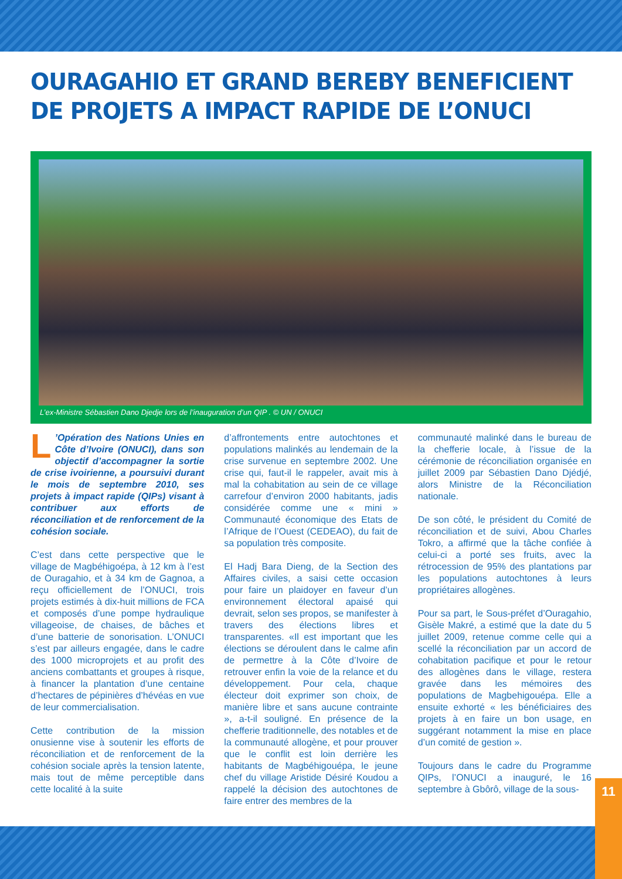OURAGAHIO ET GRAND BEREBY BENEFICIENT DE PROJETS A IMPACT RAPIDE DE L’ONUCI
L’ex-Ministre Sébastien Dano Djedje lors de l’inauguration d’un QIP . © UN / ONUCI
L’Opération des Nations Unies en Côte d’Ivoire (ONUCI), dans son objectif d’accompagner la sortie de crise ivoirienne, a poursuivi durant le mois de septembre 2010, ses projets à impact rapide (QIPs) visant à contribuer aux efforts de réconciliation et de renforcement de la cohésion sociale.
C’est dans cette perspective que le village de Magbéhigoépa, à 12 km à l’est de Ouragahio, et à 34 km de Gagnoa, a reçu officiellement de l’ONUCI, trois projets estimés à dix-huit millions de FCA et composés d’une pompe hydraulique villageoise, de chaises, de bâches et d’une batterie de sonorisation. L’ONUCI s’est par ailleurs engagée, dans le cadre des 1000 microprojets et au profit des anciens combattants et groupes à risque, à financer la plantation d’une centaine d’hectares de pépinières d’hévéas en vue de leur commercialisation.
Cette contribution de la mission onusienne vise à soutenir les efforts de réconciliation et de renforcement de la cohésion sociale après la tension latente, mais tout de même perceptible dans cette localité à la suite
d’affrontements entre autochtones et populations malinkés au lendemain de la crise survenue en septembre 2002. Une crise qui, faut-il le rappeler, avait mis à mal la cohabitation au sein de ce village carrefour d’environ 2000 habitants, jadis considérée comme une « mini » Communauté économique des Etats de l’Afrique de l’Ouest (CEDEAO), du fait de sa population très composite.
El Hadj Bara Dieng, de la Section des Affaires civiles, a saisi cette occasion pour faire un plaidoyer en faveur d’un environnement électoral apaisé qui devrait, selon ses propos, se manifester à travers des élections libres et transparentes. «Il est important que les élections se déroulent dans le calme afin de permettre à la Côte d’Ivoire de retrouver enfin la voie de la relance et du développement. Pour cela, chaque électeur doit exprimer son choix, de manière libre et sans aucune contrainte », a-t-il souligné. En présence de la chefferie traditionnelle, des notables et de la communauté allogène, et pour prouver que le conflit est loin derrière les habitants de Magbéhigouépa, le jeune chef du village Aristide Désiré Koudou a rappelé la décision des autochtones de faire entrer des membres de la
communauté malinké dans le bureau de la chefferie locale, à l’issue de la cérémonie de réconciliation organisée en juillet 2009 par Sébastien Dano Djédjé, alors Ministre de la Réconciliation nationale.
De son côté, le président du Comité de réconciliation et de suivi, Abou Charles Tokro, a affirmé que la tâche confiée à celui-ci a porté ses fruits, avec la rétrocession de 95% des plantations par les populations autochtones à leurs propriétaires allogènes.
Pour sa part, le Sous-préfet d’Ouragahio, Gisèle Makré, a estimé que la date du 5 juillet 2009, retenue comme celle qui a scellé la réconciliation par un accord de cohabitation pacifique et pour le retour des allogènes dans le village, restera gravée dans les mémoires des populations de Magbehigouépa. Elle a ensuite exhorté « les bénéficiaires des projets à en faire un bon usage, en suggérant notamment la mise en place d’un comité de gestion ».
Toujours dans le cadre du Programme QIPs, l’ONUCI a inauguré, le 16 septembre à Gbôrô, village de la sous-
11